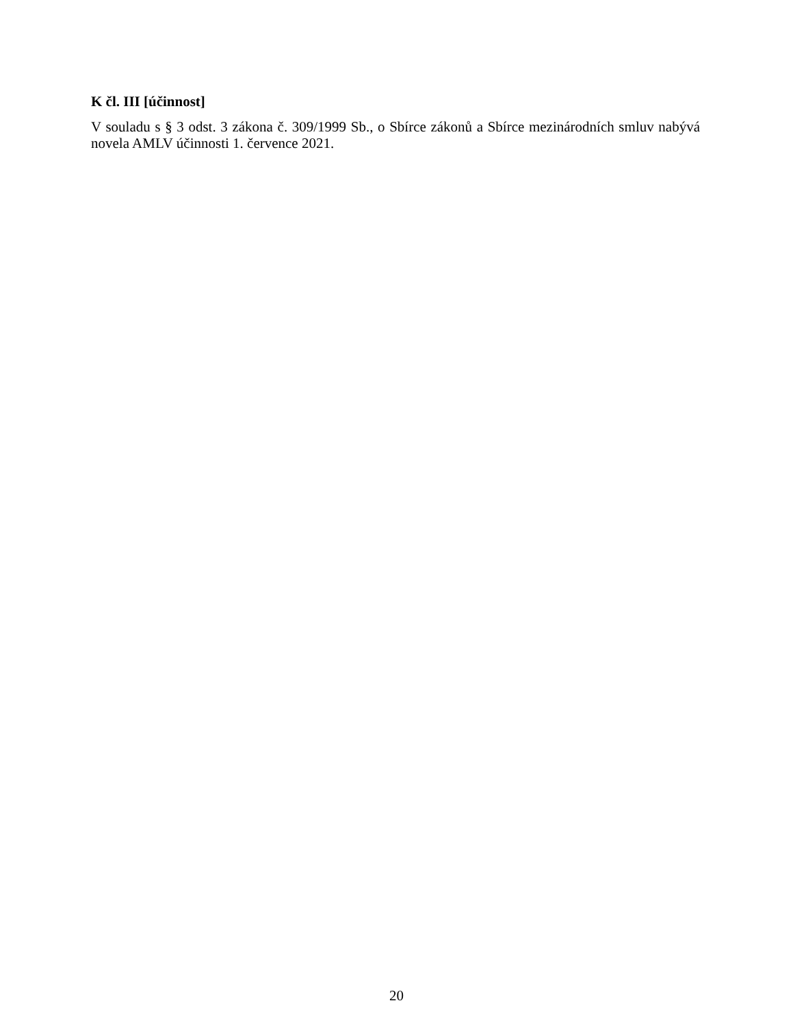K čl. III [účinnost]
V souladu s § 3 odst. 3 zákona č. 309/1999 Sb., o Sbírce zákonů a Sbírce mezinárodních smluv nabývá novela AMLV účinnosti 1. července 2021.
20